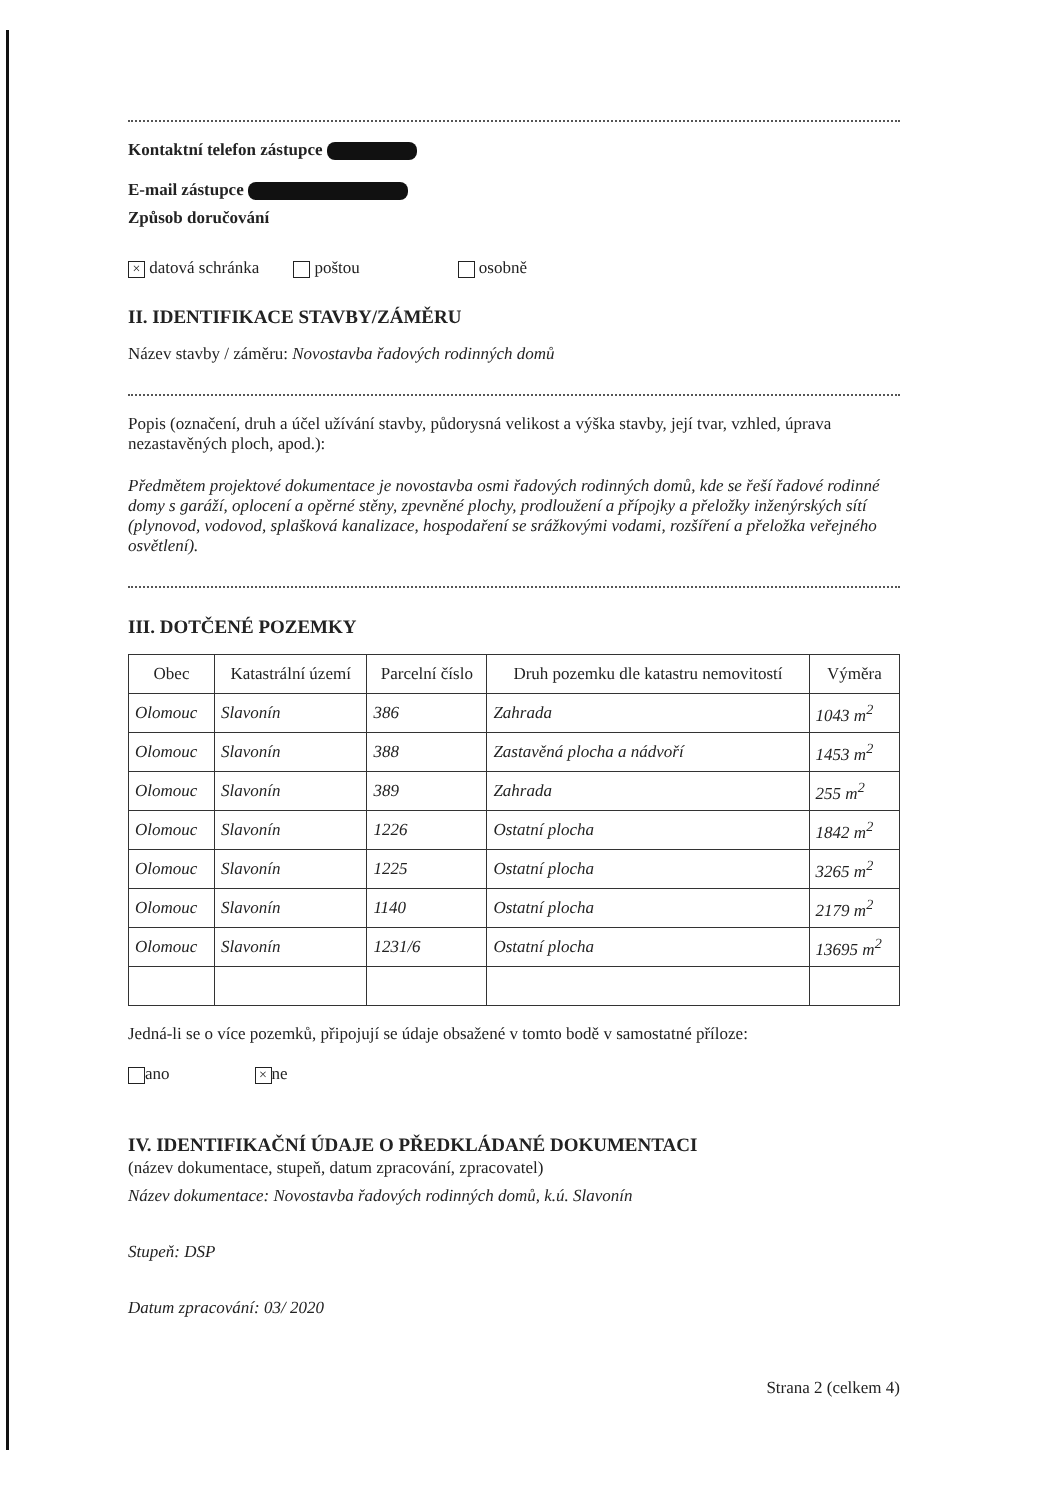Kontaktní telefon zástupce
E-mail zástupce
Způsob doručování
× datová schránka poštou osobně
II. IDENTIFIKACE STAVBY/ZÁMĚRU
Název stavby / záměru: Novostavba řadových rodinných domů
Popis (označení, druh a účel užívání stavby, půdorysná velikost a výška stavby, její tvar, vzhled, úprava nezastavěných ploch, apod.):
Předmětem projektové dokumentace je novostavba osmi řadových rodinných domů, kde se řeší řadové rodinné domy s garáží, oplocení a opěrné stěny, zpevněné plochy, prodloužení a přípojky a přeložky inženýrských sítí (plynovod, vodovod, splašková kanalizace, hospodaření se srážkovými vodami, rozšíření a přeložka veřejného osvětlení).
III. DOTČENÉ POZEMKY
| Obec | Katastrální území | Parcelní číslo | Druh pozemku dle katastru nemovitostí | Výměra |
| --- | --- | --- | --- | --- |
| Olomouc | Slavonín | 386 | Zahrada | 1043 m<sup>2</sup> |
| Olomouc | Slavonín | 388 | Zastavěná plocha a nádvoří | 1453 m<sup>2</sup> |
| Olomouc | Slavonín | 389 | Zahrada | 255 m<sup>2</sup> |
| Olomouc | Slavonín | 1226 | Ostatní plocha | 1842 m<sup>2</sup> |
| Olomouc | Slavonín | 1225 | Ostatní plocha | 3265 m<sup>2</sup> |
| Olomouc | Slavonín | 1140 | Ostatní plocha | 2179 m<sup>2</sup> |
| Olomouc | Slavonín | 1231/6 | Ostatní plocha | 13695 m<sup>2</sup> |
Jedná-li se o více pozemků, připojují se údaje obsažené v tomto bodě v samostatné příloze:
ano × ne
IV. IDENTIFIKAČNÍ ÚDAJE O PŘEDKLÁDANÉ DOKUMENTACI
(název dokumentace, stupeň, datum zpracování, zpracovatel)
Název dokumentace: Novostavba řadových rodinných domů, k.ú. Slavonín
Stupeň: DSP
Datum zpracování: 03/ 2020
Strana 2 (celkem 4)